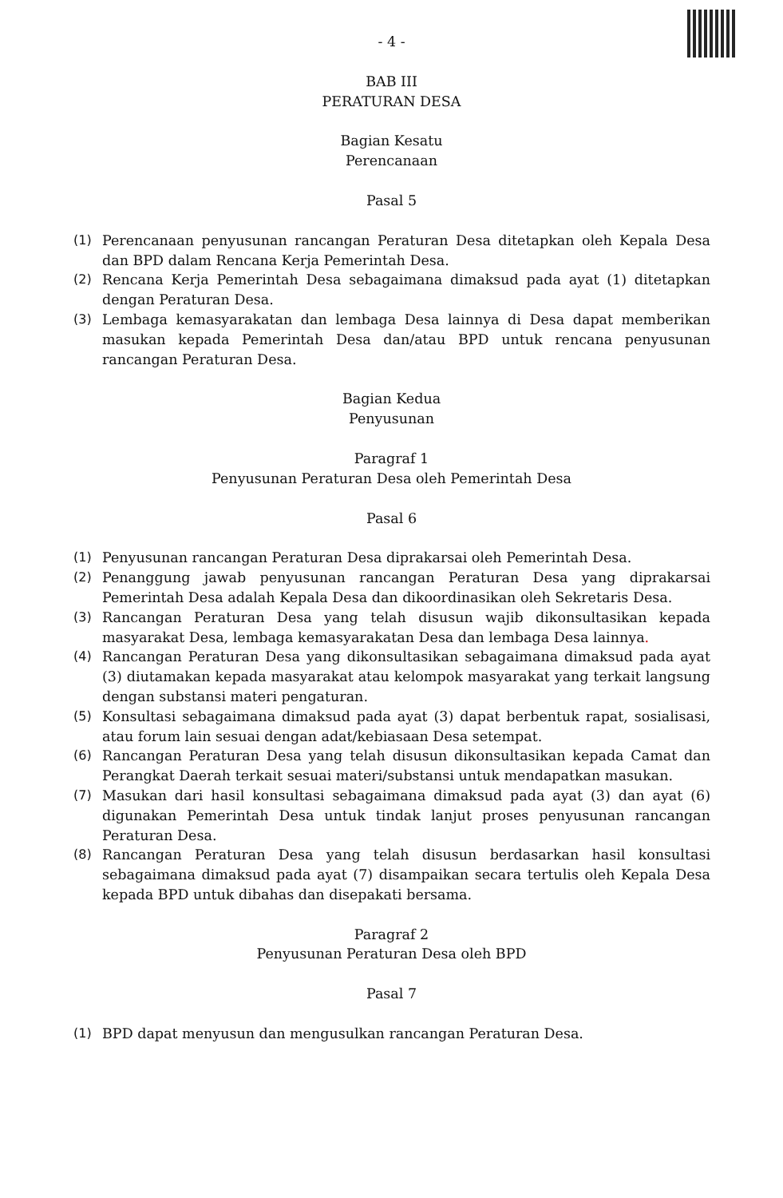- 4 -
BAB III
PERATURAN DESA
Bagian Kesatu
Perencanaan
Pasal 5
(1) Perencanaan penyusunan rancangan Peraturan Desa ditetapkan oleh Kepala Desa dan BPD dalam Rencana Kerja Pemerintah Desa.
(2) Rencana Kerja Pemerintah Desa sebagaimana dimaksud pada ayat (1) ditetapkan dengan Peraturan Desa.
(3) Lembaga kemasyarakatan dan lembaga Desa lainnya di Desa dapat memberikan masukan kepada Pemerintah Desa dan/atau BPD untuk rencana penyusunan rancangan Peraturan Desa.
Bagian Kedua
Penyusunan
Paragraf 1
Penyusunan Peraturan Desa oleh Pemerintah Desa
Pasal 6
(1) Penyusunan rancangan Peraturan Desa diprakarsai oleh Pemerintah Desa.
(2) Penanggung jawab penyusunan rancangan Peraturan Desa yang diprakarsai Pemerintah Desa adalah Kepala Desa dan dikoordinasikan oleh Sekretaris Desa.
(3) Rancangan Peraturan Desa yang telah disusun wajib dikonsultasikan kepada masyarakat Desa, lembaga kemasyarakatan Desa dan lembaga Desa lainnya.
(4) Rancangan Peraturan Desa yang dikonsultasikan sebagaimana dimaksud pada ayat (3) diutamakan kepada masyarakat atau kelompok masyarakat yang terkait langsung dengan substansi materi pengaturan.
(5) Konsultasi sebagaimana dimaksud pada ayat (3) dapat berbentuk rapat, sosialisasi, atau forum lain sesuai dengan adat/kebiasaan Desa setempat.
(6) Rancangan Peraturan Desa yang telah disusun dikonsultasikan kepada Camat dan Perangkat Daerah terkait sesuai materi/substansi untuk mendapatkan masukan.
(7) Masukan dari hasil konsultasi sebagaimana dimaksud pada ayat (3) dan ayat (6) digunakan Pemerintah Desa untuk tindak lanjut proses penyusunan rancangan Peraturan Desa.
(8) Rancangan Peraturan Desa yang telah disusun berdasarkan hasil konsultasi sebagaimana dimaksud pada ayat (7) disampaikan secara tertulis oleh Kepala Desa kepada BPD untuk dibahas dan disepakati bersama.
Paragraf 2
Penyusunan Peraturan Desa oleh BPD
Pasal 7
(1) BPD dapat menyusun dan mengusulkan rancangan Peraturan Desa.